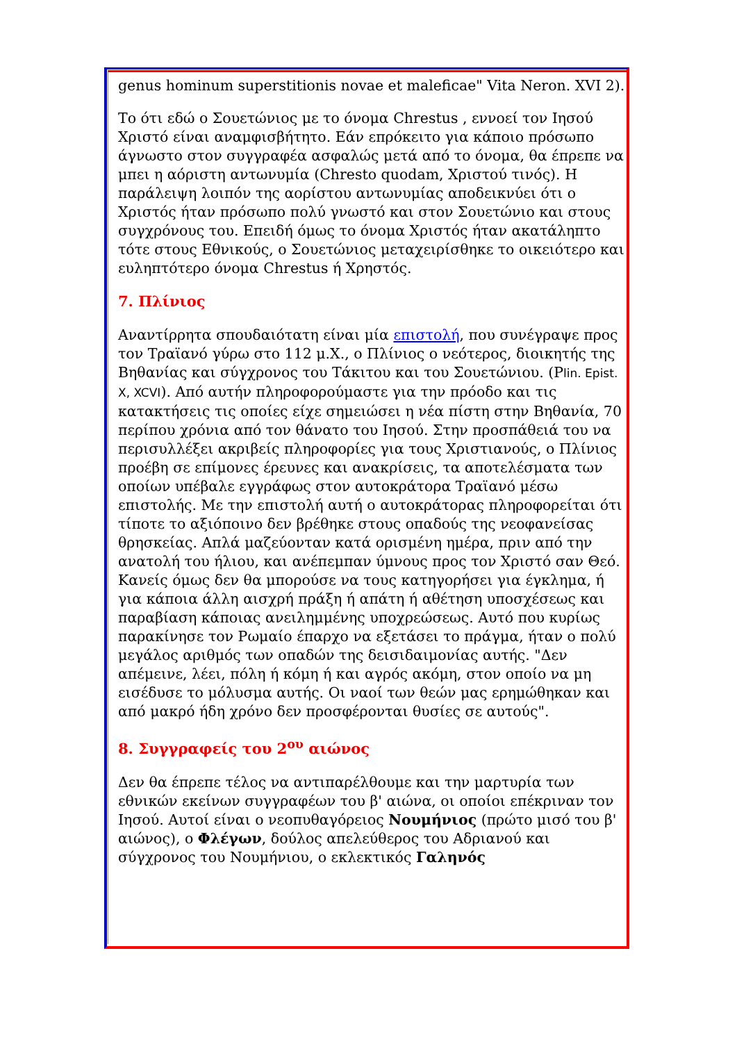genus hominum superstitionis novae et maleficae" Vita Neron. XVI 2).
Το ότι εδώ ο Σουετώνιος με το όνομα Chrestus , εννοεί τον Ιησού Χριστό είναι αναμφισβήτητο. Εάν επρόκειτο για κάποιο πρόσωπο άγνωστο στον συγγραφέα ασφαλώς μετά από το όνομα, θα έπρεπε να μπει η αόριστη αντωνυμία (Chresto quodam, Χριστού τινός). Η παράλειψη λοιπόν της αορίστου αντωνυμίας αποδεικνύει ότι ο Χριστός ήταν πρόσωπο πολύ γνωστό και στον Σουετώνιο και στους συγχρόνους του. Επειδή όμως το όνομα Χριστός ήταν ακατάληπτο τότε στους Εθνικούς, ο Σουετώνιος μεταχειρίσθηκε το οικειότερο και ευληπτότερο όνομα Chrestus ή Χρηστός.
7. Πλίνιος
Αναντίρρητα σπουδαιότατη είναι μία επιστολή, που συνέγραψε προς τον Τραϊανό γύρω στο 112 μ.Χ., ο Πλίνιος ο νεότερος, διοικητής της Βηθανίας και σύγχρονος του Τάκιτου και του Σουετώνιου. (Plin. Epist. X, XCVI). Από αυτήν πληροφορούμαστε για την πρόοδο και τις κατακτήσεις τις οποίες είχε σημειώσει η νέα πίστη στην Βηθανία, 70 περίπου χρόνια από τον θάνατο του Ιησού. Στην προσπάθειά του να περισυλλέξει ακριβείς πληροφορίες για τους Χριστιανούς, ο Πλίνιος προέβη σε επίμονες έρευνες και ανακρίσεις, τα αποτελέσματα των οποίων υπέβαλε εγγράφως στον αυτοκράτορα Τραϊανό μέσω επιστολής. Με την επιστολή αυτή ο αυτοκράτορας πληροφορείται ότι τίποτε το αξιόποινο δεν βρέθηκε στους οπαδούς της νεοφανείσας θρησκείας. Απλά μαζεύονταν κατά ορισμένη ημέρα, πριν από την ανατολή του ήλιου, και ανέπεμπαν ύμνους προς τον Χριστό σαν Θεό. Κανείς όμως δεν θα μπορούσε να τους κατηγορήσει για έγκλημα, ή για κάποια άλλη αισχρή πράξη ή απάτη ή αθέτηση υποσχέσεως και παραβίαση κάποιας ανειλημμένης υποχρεώσεως. Αυτό που κυρίως παρακίνησε τον Ρωμαίο έπαρχο να εξετάσει το πράγμα, ήταν ο πολύ μεγάλος αριθμός των οπαδών της δεισιδαιμονίας αυτής. "Δεν απέμεινε, λέει, πόλη ή κόμη ή και αγρός ακόμη, στον οποίο να μη εισέδυσε το μόλυσμα αυτής. Οι ναοί των θεών μας ερημώθηκαν και από μακρό ήδη χρόνο δεν προσφέρονται θυσίες σε αυτούς".
8. Συγγραφείς του 2<sup>ου</sup> αιώνος
Δεν θα έπρεπε τέλος να αντιπαρέλθουμε και την μαρτυρία των εθνικών εκείνων συγγραφέων του β' αιώνα, οι οποίοι επέκριναν τον Ιησού. Αυτοί είναι ο νεοπυθαγόρειος Νουμήνιος (πρώτο μισό του β' αιώνος), ο Φλέγων, δούλος απελεύθερος του Αδριανού και σύγχρονος του Νουμήνιου, ο εκλεκτικός Γαληνός